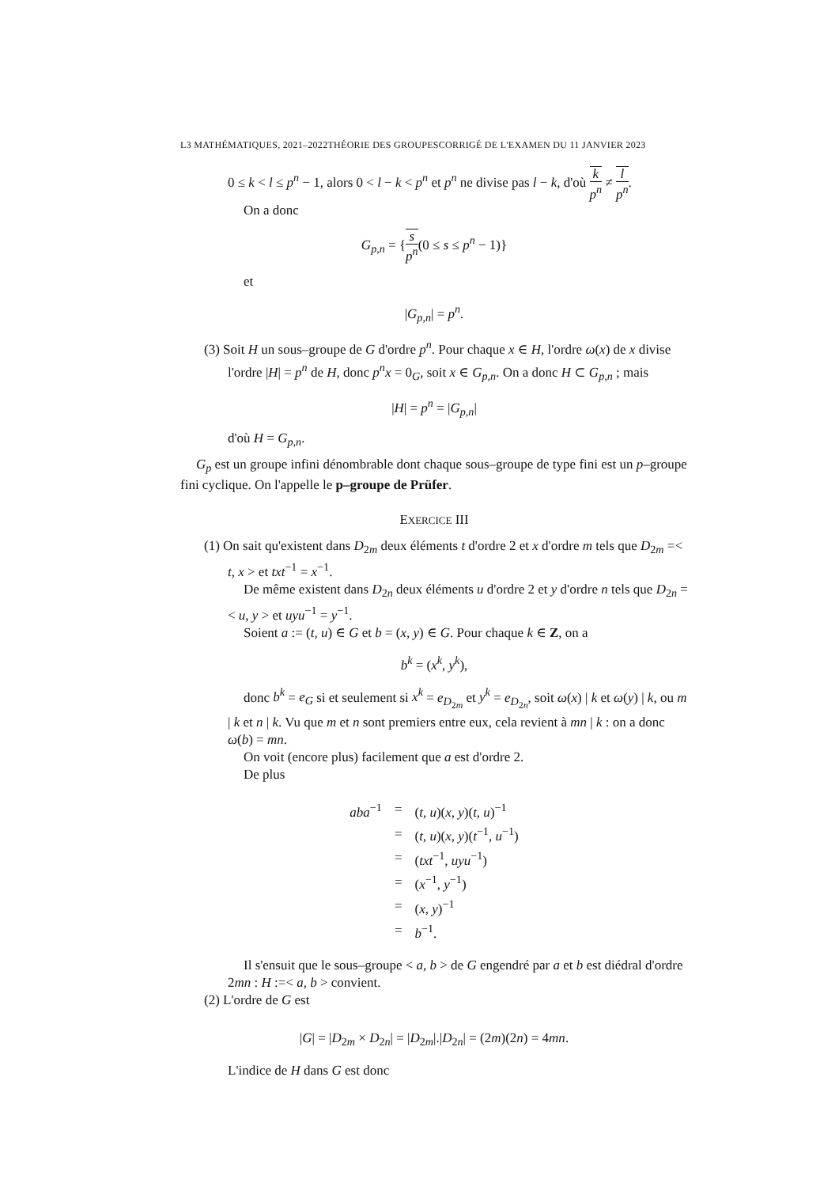L3 MATHÉMATIQUES, 2021–2022THÉORIE DES GROUPESCORRIGÉ DE L'EXAMEN DU 11 JANVIER 2023
0 ≤ k < l ≤ p<sup>n</sup> − 1, alors 0 < l − k < p<sup>n</sup> et p<sup>n</sup> ne divise pas l − k, d'où k p<sup>n</sup> ≠ l p<sup>n</sup>.
On a donc
G<sub>p,n</sub> = {s p<sup>n</sup>(0 ≤ s ≤ p<sup>n</sup> − 1)}
et
|G<sub>p,n</sub>| = p<sup>n</sup>.
(3) Soit H un sous–groupe de G d'ordre p<sup>n</sup>. Pour chaque x ∈ H, l'ordre ω(x) de x divise l'ordre |H| = p<sup>n</sup> de H, donc p<sup>n</sup>x = 0<sub>G</sub>, soit x ∈ G<sub>p,n</sub>. On a donc H ⊂ G<sub>p,n</sub> ; mais
|H| = p<sup>n</sup> = |G<sub>p,n</sub>|
d'où H = G<sub>p,n</sub>.
G<sub>p</sub> est un groupe infini dénombrable dont chaque sous–groupe de type fini est un p–groupe fini cyclique. On l'appelle le p–groupe de Prüfer.
EXERCICE III
(1) On sait qu'existent dans D<sub>2m</sub> deux éléments t d'ordre 2 et x d'ordre m tels que D<sub>2m</sub> =< t, x > et txt<sup>−1</sup> = x<sup>−1</sup>.
De même existent dans D<sub>2n</sub> deux éléments u d'ordre 2 et y d'ordre n tels que D<sub>2n</sub> =< u, y > et uyu<sup>−1</sup> = y<sup>−1</sup>.
Soient a := (t, u) ∈ G et b = (x, y) ∈ G. Pour chaque k ∈ Z, on a
b<sup>k</sup> = (x<sup>k</sup>, y<sup>k</sup>),
donc b<sup>k</sup> = e<sub>G</sub> si et seulement si x<sup>k</sup> = e<sub>D<sub>2m</sub></sub> et y<sup>k</sup> = e<sub>D<sub>2n</sub></sub>, soit ω(x) | k et ω(y) | k, ou m | k et n | k. Vu que m et n sont premiers entre eux, cela revient à mn | k : on a donc ω(b) = mn.
On voit (encore plus) facilement que a est d'ordre 2.
De plus
| aba<sup>−1</sup> | = | ( t, u )( x, y )( t, u )<sup>−1</sup> |
| | = | ( t, u )( x, y )( t<sup>−1</sup>, u<sup>−1</sup>) |
| | = | ( txt<sup>−1</sup>, uyu<sup>−1</sup>) |
| | = | ( x<sup>−1</sup>, y<sup>−1</sup>) |
| | = | ( x, y )<sup>−1</sup> |
| | = | b<sup>−1</sup>. |
Il s'ensuit que le sous–groupe < a, b > de G engendré par a et b est diédral d'ordre 2mn : H :=< a, b > convient.
(2) L'ordre de G est
|G| = |D<sub>2m</sub> × D<sub>2n</sub>| = |D<sub>2m</sub>|.|D<sub>2n</sub>| = (2m)(2n) = 4mn.
L'indice de H dans G est donc